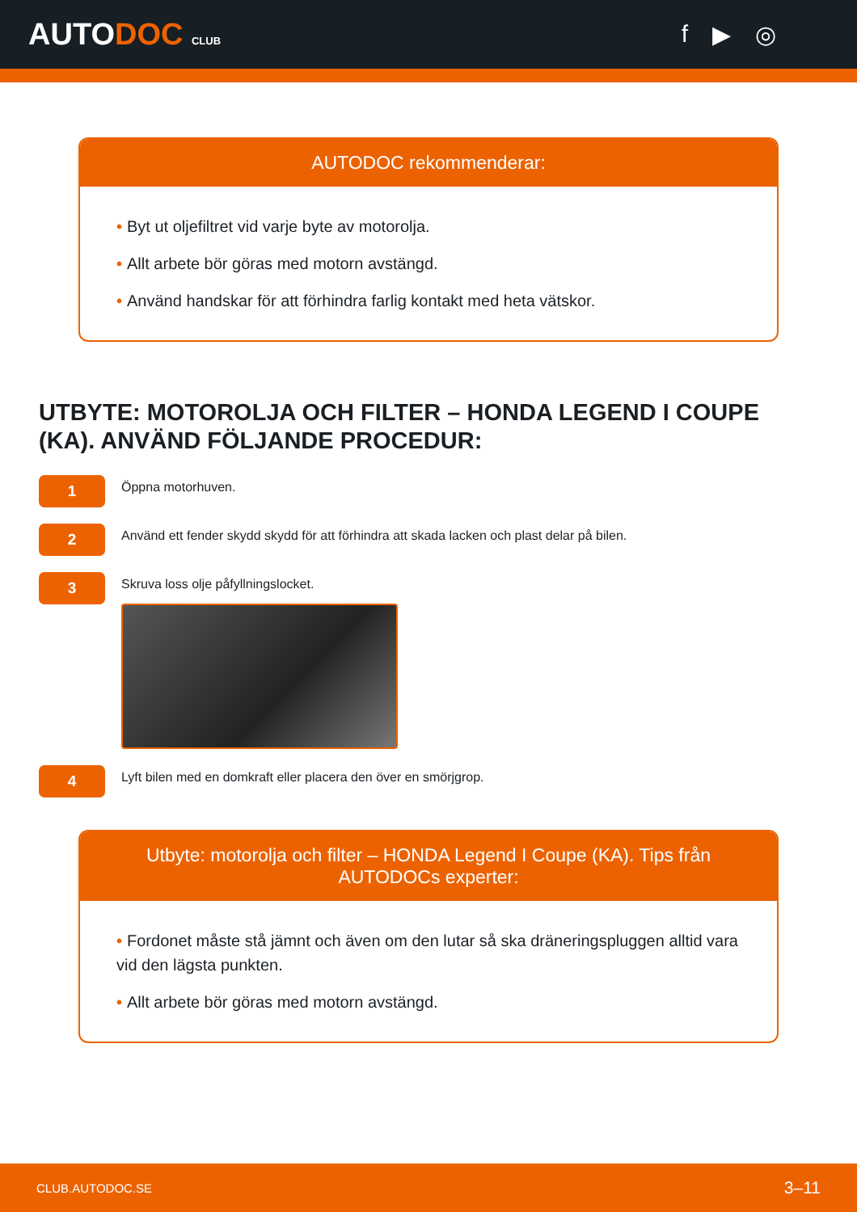AUTODOC CLUB
f ▶ ◎
AUTODOC rekommenderar:
• Byt ut oljefiltret vid varje byte av motorolja.
• Allt arbete bör göras med motorn avstängd.
• Använd handskar för att förhindra farlig kontakt med heta vätskor.
UTBYTE: MOTOROLJA OCH FILTER – HONDA LEGEND I COUPE (KA). ANVÄND FÖLJANDE PROCEDUR:
1
Öppna motorhuven.
2
Använd ett fender skydd skydd för att förhindra att skada lacken och plast delar på bilen.
3
Skruva loss olje påfyllningslocket.
4
Lyft bilen med en domkraft eller placera den över en smörjgrop.
Utbyte: motorolja och filter – HONDA Legend I Coupe (KA). Tips från AUTODOCs experter:
• Fordonet måste stå jämnt och även om den lutar så ska dräneringspluggen alltid vara vid den lägsta punkten.
• Allt arbete bör göras med motorn avstängd.
CLUB.AUTODOC.SE 3–11